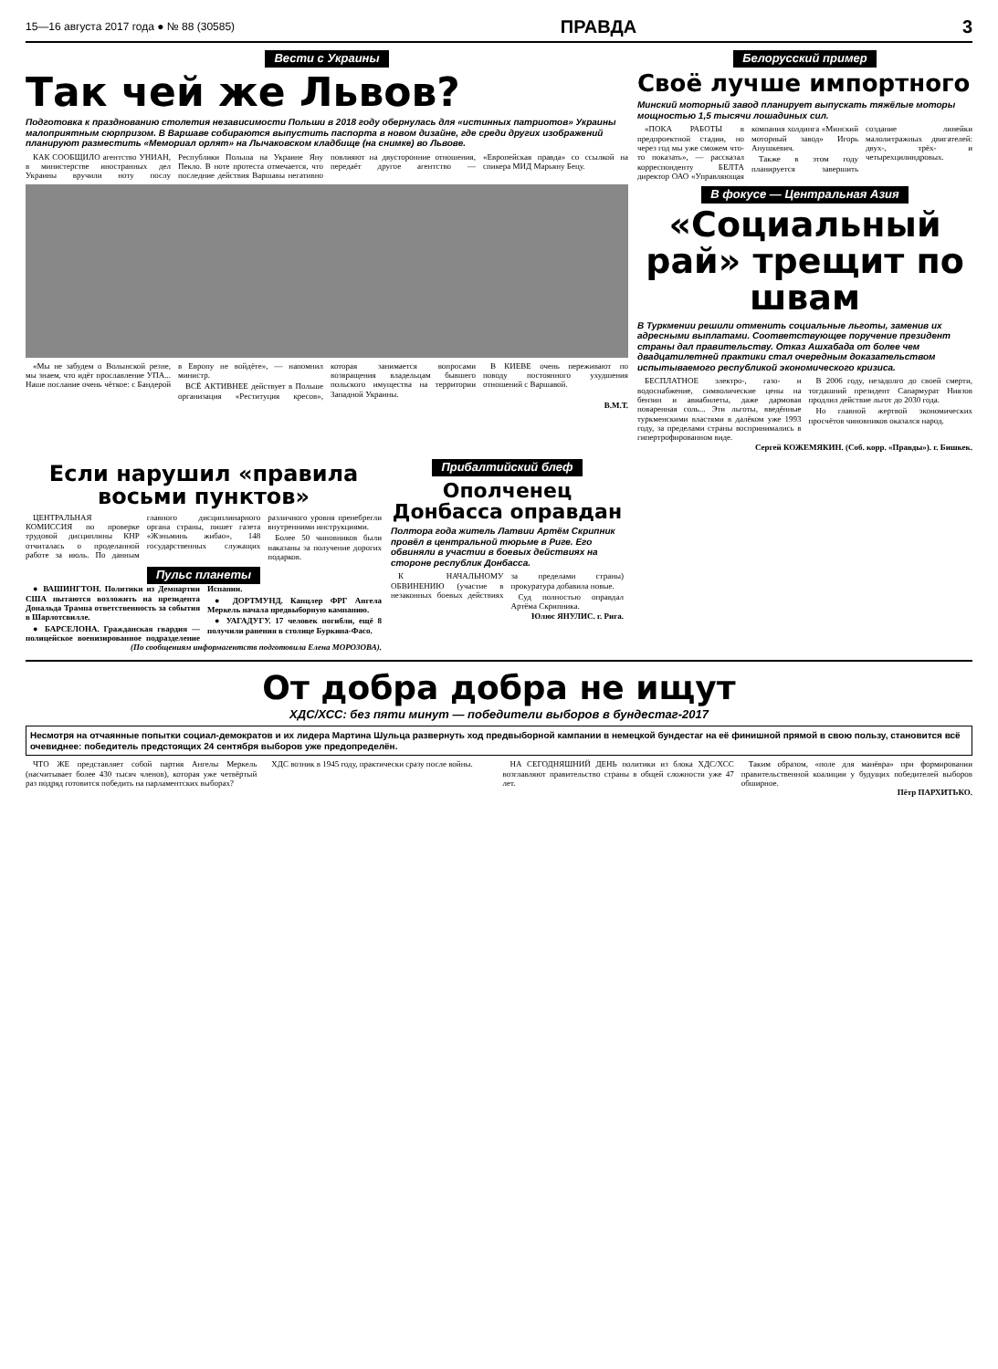15—16 августа 2017 года ● № 88 (30585) ПРАВДА 3
Вести с Украины
Так чей же Львов?
Подготовка к празднованию столетия независимости Польши в 2018 году обернулась для «истинных патриотов» Украины малоприятным сюрпризом. В Варшаве собираются выпустить паспорта в новом дизайне, где среди других изображений планируют разместить «Мемориал орлят» на Лычаковском кладбище (на снимке) во Львове.
КАК СООБЩИЛО агентство УНИАН, в министерстве иностранных дел Украины вручили ноту послу Республики Польша на Украине Яну Пекло. В ноте протеста отмечается, что последние действия Варшавы негативно повлияют на двусторонние отношения, передаёт другое агентство — «Европейская правда» со ссылкой на спикера МИД Марьяну Бецу.
«Мы не забудем о Волынской резне, мы знаем, что идёт прославление УПА... Наше послание очень чёткое: с Бандерой в Европу не войдёте», — напомнил министр.
ВСЁ АКТИВНЕЕ действует в Польше организация «Реституция кресов», которая занимается вопросами возвращения владельцам бывшего польского имущества на территории Западной Украины.
В КИЕВЕ очень переживают по поводу постоянного ухудшения отношений с Варшавой.
В.М.Т.
Белорусский пример
Своё лучше импортного
Минский моторный завод планирует выпускать тяжёлые моторы мощностью 1,5 тысячи лошадиных сил.
«ПОКА РАБОТЫ в предпроектной стадии, но через год мы уже сможем что-то показать», — рассказал корреспонденту БЕЛТА директор ОАО «Управляющая компания холдинга «Минский моторный завод» Игорь Анушкевич.
Также в этом году планируется завершить создание линейки малолитражных двигателей: двух-, трёх- и четырехцилиндровых.
В фокусе — Центральная Азия
«Социальный рай» трещит по швам
В Туркмении решили отменить социальные льготы, заменив их адресными выплатами. Соответствующее поручение президент страны дал правительству. Отказ Ашхабада от более чем двадцатилетней практики стал очередным доказательством испытываемого республикой экономического кризиса.
БЕСПЛАТНОЕ электро-, газо- и водоснабжение, символические цены на бензин и авиабилеты, даже дармовая поваренная соль... Эти льготы, введённые туркменскими властями в далёком уже 1993 году, за пределами страны воспринимались в гипертрофированном виде.
В 2006 году, незадолго до своей смерти, тогдашний президент Сапармурат Ниязов продлил действие льгот до 2030 года.
Но главной жертвой экономических просчётов чиновников оказался народ.
Сергей КОЖЕМЯКИН. (Соб. корр. «Правды»). г. Бишкек.
Если нарушил «правила восьми пунктов»
ЦЕНТРАЛЬНАЯ КОМИССИЯ по проверке трудовой дисциплины КНР отчиталась о проделанной работе за июль. По данным главного дисциплинарного органа страны, пишет газета «Жэньминь жибао», 148 государственных служащих различного уровня пренебрегли внутренними инструкциями.
Более 50 чиновников были наказаны за получение дорогих подарков.
Пульс планеты
● ВАШИНГТОН. Политики из Демпартии США пытаются возложить на президента Дональда Трампа ответственность за события в Шарлотсвилле.
● БАРСЕЛОНА. Гражданская гвардия — полицейское военизированное подразделение Испании.
● ДОРТМУНД. Канцлер ФРГ Ангела Меркель начала предвыборную кампанию.
● УАГАДУГУ. 17 человек погибли, ещё 8 получили ранения в столице Буркина-Фасо.
(По сообщениям информагентств подготовила Елена МОРОЗОВА).
Прибалтийский блеф
Ополченец Донбасса оправдан
Полтора года житель Латвии Артём Скрипник провёл в центральной тюрьме в Риге. Его обвиняли в участии в боевых действиях на стороне республик Донбасса.
К НАЧАЛЬНОМУ ОБВИНЕНИЮ (участие в незаконных боевых действиях за пределами страны) прокуратура добавила новые.
Суд полностью оправдал Артёма Скрипника.
Юлюс ЯНУЛИС. г. Рига.
От добра добра не ищут
ХДС/ХСС: без пяти минут — победители выборов в бундестаг-2017
Несмотря на отчаянные попытки социал-демократов и их лидера Мартина Шульца развернуть ход предвыборной кампании в немецкой бундестаг на её финишной прямой в свою пользу, становится всё очевиднее: победитель предстоящих 24 сентября выборов уже предопределён.
ЧТО ЖЕ представляет собой партия Ангелы Меркель (насчитывает более 430 тысяч членов), которая уже четвёртый раз подряд готовится победить на парламентских выборах?
ХДС возник в 1945 году, практически сразу после войны.
НА СЕГОДНЯШНИЙ ДЕНЬ политики из блока ХДС/ХСС возглавляют правительство страны в общей сложности уже 47 лет.
Таким образом, «поле для манёвра» при формировании правительственной коалиции у будущих победителей выборов обширное.
Пётр ПАРХИТЬКО.